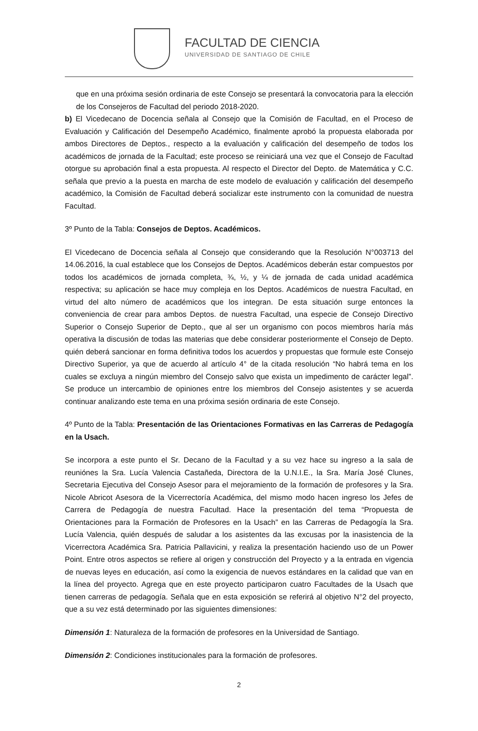FACULTAD DE CIENCIA
UNIVERSIDAD DE SANTIAGO DE CHILE
que en una próxima sesión ordinaria de este Consejo se presentará la convocatoria para la elección de los Consejeros de Facultad del periodo 2018-2020.
b) El Vicedecano de Docencia señala al Consejo que la Comisión de Facultad, en el Proceso de Evaluación y Calificación del Desempeño Académico, finalmente aprobó la propuesta elaborada por ambos Directores de Deptos., respecto a la evaluación y calificación del desempeño de todos los académicos de jornada de la Facultad; este proceso se reiniciará una vez que el Consejo de Facultad otorgue su aprobación final a esta propuesta. Al respecto el Director del Depto. de Matemática y C.C. señala que previo a la puesta en marcha de este modelo de evaluación y calificación del desempeño académico, la Comisión de Facultad deberá socializar este instrumento con la comunidad de nuestra Facultad.
3º Punto de la Tabla: Consejos de Deptos. Académicos.
El Vicedecano de Docencia señala al Consejo que considerando que la Resolución N°003713 del 14.06.2016, la cual establece que los Consejos de Deptos. Académicos deberán estar compuestos por todos los académicos de jornada completa, ¾, ½, y ¼ de jornada de cada unidad académica respectiva; su aplicación se hace muy compleja en los Deptos. Académicos de nuestra Facultad, en virtud del alto número de académicos que los integran. De esta situación surge entonces la conveniencia de crear para ambos Deptos. de nuestra Facultad, una especie de Consejo Directivo Superior o Consejo Superior de Depto., que al ser un organismo con pocos miembros haría más operativa la discusión de todas las materias que debe considerar posteriormente el Consejo de Depto. quién deberá sancionar en forma definitiva todos los acuerdos y propuestas que formule este Consejo Directivo Superior, ya que de acuerdo al artículo 4° de la citada resolución “No habrá tema en los cuales se excluya a ningún miembro del Consejo salvo que exista un impedimento de carácter legal”. Se produce un intercambio de opiniones entre los miembros del Consejo asistentes y se acuerda continuar analizando este tema en una próxima sesión ordinaria de este Consejo.
4º Punto de la Tabla: Presentación de las Orientaciones Formativas en las Carreras de Pedagogía en la Usach.
Se incorpora a este punto el Sr. Decano de la Facultad y a su vez hace su ingreso a la sala de reuniónes la Sra. Lucía Valencia Castañeda, Directora de la U.N.I.E., la Sra. María José Clunes, Secretaria Ejecutiva del Consejo Asesor para el mejoramiento de la formación de profesores y la Sra. Nicole Abricot Asesora de la Vicerrectoría Académica, del mismo modo hacen ingreso los Jefes de Carrera de Pedagogía de nuestra Facultad. Hace la presentación del tema “Propuesta de Orientaciones para la Formación de Profesores en la Usach” en las Carreras de Pedagogía la Sra. Lucía Valencia, quién después de saludar a los asistentes da las excusas por la inasistencia de la Vicerrectora Académica Sra. Patricia Pallavicini, y realiza la presentación haciendo uso de un Power Point. Entre otros aspectos se refiere al origen y construcción del Proyecto y a la entrada en vigencia de nuevas leyes en educación, así como la exigencia de nuevos estándares en la calidad que van en la línea del proyecto. Agrega que en este proyecto participaron cuatro Facultades de la Usach que tienen carreras de pedagogía. Señala que en esta exposición se referirá al objetivo N°2 del proyecto, que a su vez está determinado por las siguientes dimensiones:
Dimensión 1: Naturaleza de la formación de profesores en la Universidad de Santiago.
Dimensión 2: Condiciones institucionales para la formación de profesores.
2